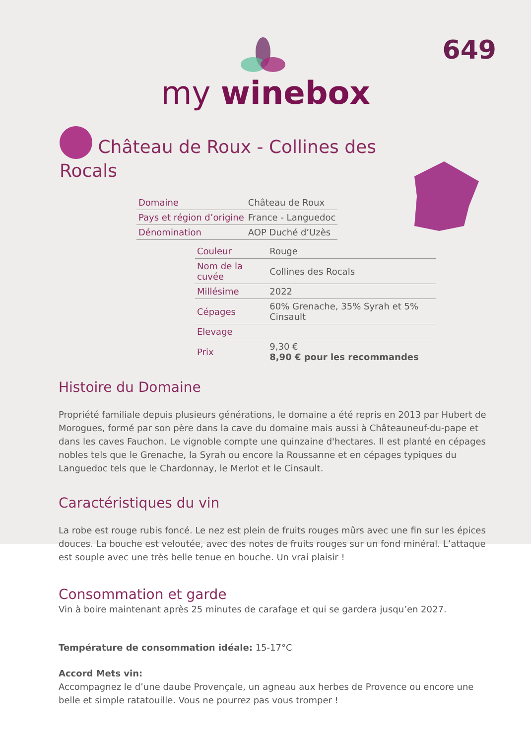649
my winebox
Château de Roux - Collines des Rocals
| Domaine | Château de Roux |
| Pays et région d’origine | France - Languedoc |
| Dénomination | AOP Duché d’Uzès |
| Couleur | Rouge |
| Nom de la cuvée | Collines des Rocals |
| Millésime | 2022 |
| Cépages | 60% Grenache, 35% Syrah et 5% Cinsault |
| Elevage | |
| Prix | 9,30 € 8,90 € pour les recommandes |
Histoire du Domaine
Propriété familiale depuis plusieurs générations, le domaine a été repris en 2013 par Hubert de Morogues, formé par son père dans la cave du domaine mais aussi à Châteauneuf-du-pape et dans les caves Fauchon. Le vignoble compte une quinzaine d'hectares. Il est planté en cépages nobles tels que le Grenache, la Syrah ou encore la Roussanne et en cépages typiques du Languedoc tels que le Chardonnay, le Merlot et le Cinsault.
Caractéristiques du vin
La robe est rouge rubis foncé. Le nez est plein de fruits rouges mûrs avec une fin sur les épices douces. La bouche est veloutée, avec des notes de fruits rouges sur un fond minéral. L’attaque est souple avec une très belle tenue en bouche. Un vrai plaisir !
Consommation et garde
Vin à boire maintenant après 25 minutes de carafage et qui se gardera jusqu’en 2027.
Température de consommation idéale: 15-17°C
Accord Mets vin:
Accompagnez le d’une daube Provençale, un agneau aux herbes de Provence ou encore une belle et simple ratatouille. Vous ne pourrez pas vous tromper !